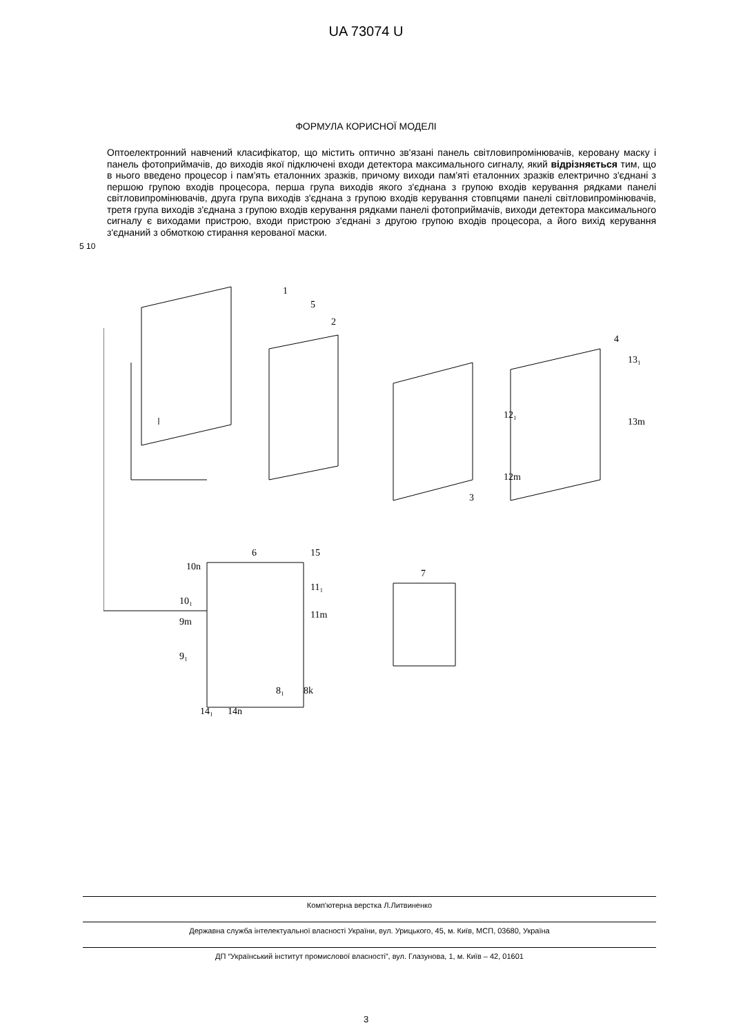UA 73074 U
ФОРМУЛА КОРИСНОЇ МОДЕЛІ
Оптоелектронний навчений класифікатор, що містить оптично зв'язані панель світловипромінювачів, керовану маску і панель фотоприймачів, до виходів якої підключені входи детектора максимального сигналу, який відрізняється тим, що в нього введено процесор і пам'ять еталонних зразків, причому виходи пам'яті еталонних зразків електрично з'єднані з першою групою входів процесора, перша група виходів якого з'єднана з групою входів керування рядками панелі світловипромінювачів, друга група виходів з'єднана з групою входів керування стовпцями панелі світловипромінювачів, третя група виходів з'єднана з групою входів керування рядками панелі фотоприймачів, виходи детектора максимального сигналу є виходами пристрою, входи пристрою з'єднані з другою групою входів процесора, а його вихід керування з'єднаний з обмоткою стирання керованої маски.
5 10
1
2
3
4
5
6
7
12₁
12m
13₁
13m
10n
10₁
9m
9₁
11₁
11m
15
8₁
8k
14₁
14n
Комп'ютерна верстка Л.Литвиненко
Державна служба інтелектуальної власності України, вул. Урицького, 45, м. Київ, МСП, 03680, Україна
ДП “Український інститут промислової власності”, вул. Глазунова, 1, м. Київ – 42, 01601
3